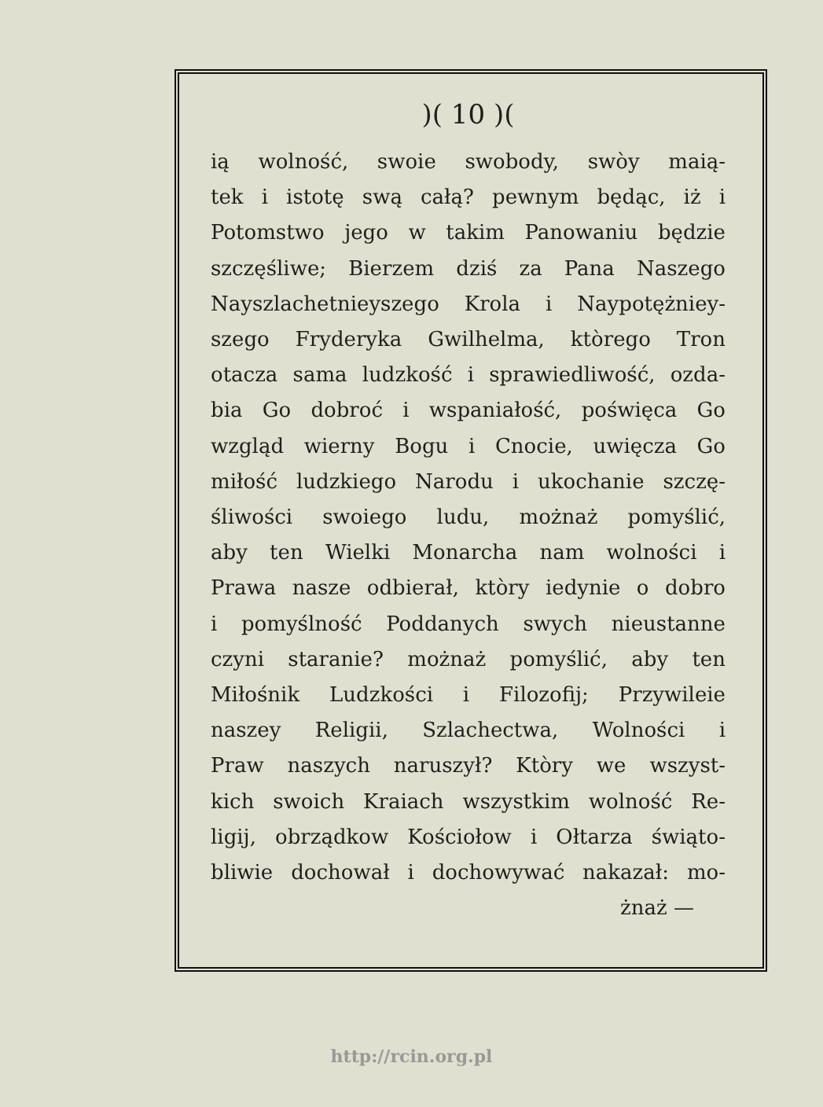)( 10 )(
ią wolność, swoie swobody, swòy maią-
tek i istotę swą całą? pewnym będąc, iż i
Potomstwo jego w takim Panowaniu będzie
szczęśliwe; Bierzem dziś za Pana Naszego
Nayszlachetnieyszego Krola i Naypotężniey-
szego Fryderyka Gwilhelma, ktòrego Tron
otacza sama ludzkość i sprawiedliwość, ozda-
bia Go dobroć i wspaniałość, poświęca Go
wzgląd wierny Bogu i Cnocie, uwięcza Go
miłość ludzkiego Narodu i ukochanie szczę-
śliwości swoiego ludu, możnaż pomyślić,
aby ten Wielki Monarcha nam wolności i
Prawa nasze odbierał, ktòry iedynie o dobro
i pomyślność Poddanych swych nieustanne
czyni staranie? możnaż pomyślić, aby ten
Miłośnik Ludzkości i Filozofij; Przywileie
naszey Religii, Szlachectwa, Wolności i
Praw naszych naruszył? Ktòry we wszyst-
kich swoich Kraiach wszystkim wolność Re-
ligij, obrządkow Kościołow i Ołtarza świąto-
bliwie dochował i dochowywać nakazał: mo-
żnaż —
http://rcin.org.pl